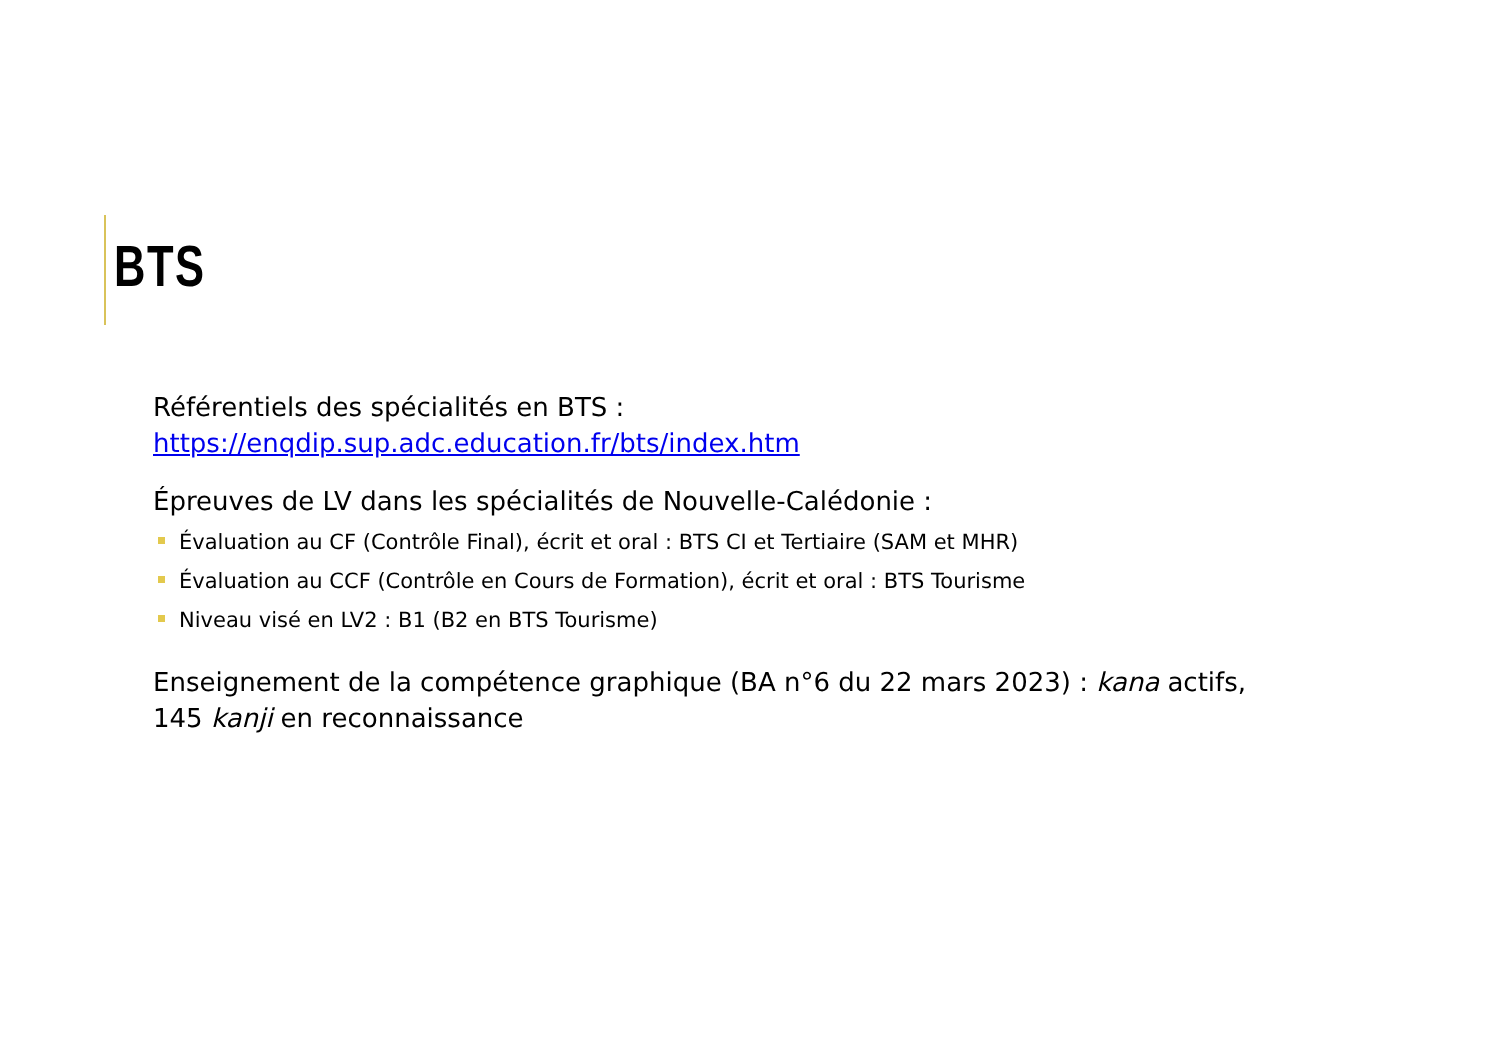BTS
Référentiels des spécialités en BTS :
https://enqdip.sup.adc.education.fr/bts/index.htm
Épreuves de LV dans les spécialités de Nouvelle-Calédonie :
Évaluation au CF (Contrôle Final), écrit et oral : BTS CI et Tertiaire (SAM et MHR)
Évaluation au CCF (Contrôle en Cours de Formation), écrit et oral : BTS Tourisme
Niveau visé en LV2 : B1 (B2 en BTS Tourisme)
Enseignement de la compétence graphique (BA n°6 du 22 mars 2023) : kana actifs, 145 kanji en reconnaissance